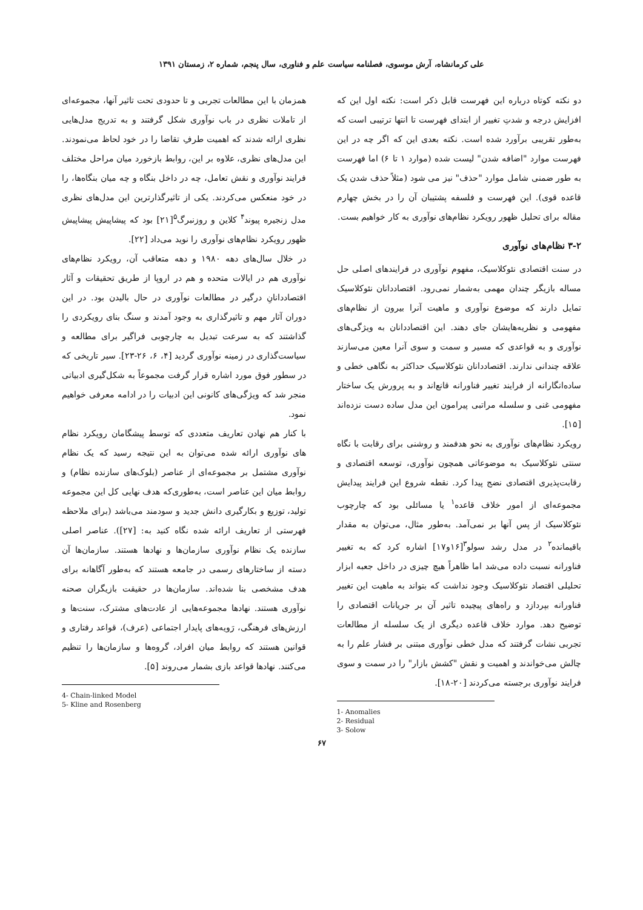علی کرمانشاه، آرش موسوی، فصلنامه سیاست علم و فناوری، سال پنجم، شماره ۲، زمستان ۱۳۹۱
دو نکته کوتاه درباره این فهرست قابل ذکر است: نکته اول این که افزایش درجه و شدتِ تغییر از ابتدای فهرست تا انتها ترتیبی است که به‌طور تقریبی برآورد شده است. نکته بعدی این که اگر چه در این فهرست موارد "اضافه شدن" لیست شده (موارد ۱ تا ۶) اما فهرست به طور ضمنی شامل موارد "حذف" نیز می شود (مثلاً حذف شدن یک قاعده قوی). این فهرست و فلسفه پشتیبان آن را در بخش چهارم مقاله برای تحلیل ظهور رویکرد نظام‌های نوآوری به کار خواهیم بست.
۳-۲ نظام‌های نوآوری
در سنت اقتصادی نئوکلاسیک، مفهوم نوآوری در فرایندهای اصلی حل مساله بازیگر چندان مهمی به‌شمار نمی‌رود. اقتصاددانان نئوکلاسیک تمایل دارند که موضوع نوآوری و ماهیت آنرا بیرون از نظام‌های مفهومی و نظریه‌هایشان جای دهند. این اقتصاددانان به ویژگی‌های نوآوری و به قواعدی که مسیر و سمت و سوی آنرا معین می‌سازند علاقه چندانی ندارند. اقتصاددانان نئوکلاسیک حداکثر به نگاهی خطی و ساده‌انگارانه از فرایند تغییر فناورانه قانع‌اند و به پرورش یک ساختار مفهومی غنی و سلسله مراتبی پیرامون این مدل ساده دست نزده‌اند [۱۵].
رویکرد نظام‌های نوآوری به نحو هدفمند و روشنی برای رقابت با نگاه سنتی نئوکلاسیک به موضوعاتی همچون نوآوری، توسعه اقتصادی و رقابت‌پذیری اقتصادی نضج پیدا کرد. نقطه شروع این فرایند پیدایش مجموعه‌ای از امور خلاف قاعده<sup>۱</sup> یا مسائلی بود که چارچوب نئوکلاسیک از پس آنها بر نمی‌آمد. به‌طور مثال، می‌توان به مقدار باقیمانده<sup>۲</sup> در مدل رشد سولو<sup>۳</sup>[۱۶و۱۷] اشاره کرد که به تغییر فناورانه نسبت داده می‌شد اما ظاهراً هیچ چیزی در داخل جعبه ابزار تحلیلی اقتصاد نئوکلاسیک وجود نداشت که بتواند به ماهیت این تغییر فناورانه بپردازد و راه‌های پیچیده تاثیر آن بر جریانات اقتصادی را توضیح دهد. موارد خلاف قاعده دیگری از یک سلسله از مطالعات تجربی نشات گرفتند که مدل خطی نوآوری مبتنی بر فشار علم را به چالش می‌خواندند و اهمیت و نقش "کشش بازار" را در سمت و سوی فرایند نوآوری برجسته می‌کردند [۲۰-۱۸].
1- Anomalies
2- Residual
3- Solow
همزمان با این مطالعات تجربی و تا حدودی تحت تاثیر آنها، مجموعه‌ای از تاملات نظری در باب نوآوری شکل گرفتند و به تدریج مدل‌هایی نظری ارائه شدند که اهمیت طرفِ تقاضا را در خود لحاظ می‌نمودند. این مدل‌های نظری، علاوه بر این، روابط بازخورد میان مراحل مختلف فرایند نوآوری و نقش تعامل، چه در داخل بنگاه و چه میان بنگاه‌ها، را در خود منعکس می‌کردند. یکی از تاثیرگذارترین این مدل‌های نظری مدل زنجیره پیوند<sup>۴</sup> کلاین و روزنبرگ<sup>۵</sup>[۲۱] بود که پیشاپیش پیشاپیش ظهور رویکرد نظام‌های نوآوری را نوید می‌داد [۲۲].
در خلال سال‌های دهه ۱۹۸۰ و دهه متعاقب آن، رویکرد نظام‌های نوآوری هم در ایالات متحده و هم در اروپا از طریق تحقیقات و آثار اقتصاددانانِ درگیر در مطالعات نوآوری در حال بالیدن بود. در این دوران آثار مهم و تاثیرگذاری به وجود آمدند و سنگ بنای رویکردی را گذاشتند که به سرعت تبدیل به چارچوبی فراگیر برای مطالعه و سیاست‌گذاری در زمینه نوآوری گردید [۴، ۶، ۲۶-۲۳]. سیر تاریخی که در سطور فوق مورد اشاره قرار گرفت مجموعاً به شکل‌گیری ادبیاتی منجر شد که ویژگی‌های کانونی این ادبیات را در ادامه معرفی خواهیم نمود.
با کنار هم نهادن تعاریف متعددی که توسط پیشگامان رویکرد نظام های نوآوری ارائه شده می‌توان به این نتیجه رسید که یک نظام نوآوری مشتمل بر مجموعه‌ای از عناصر (بلوک‌های سازنده نظام) و روابط میان این عناصر است، به‌طوری‌که هدف نهایی کل این مجموعه تولید، توزیع و بکارگیری دانش جدید و سودمند می‌باشد (برای ملاحظه فهرستی از تعاریف ارائه شده نگاه کنید به: [۲۷]). عناصر اصلی سازنده یک نظام نوآوری سازمان‌ها و نهادها هستند. سازمان‌ها آن دسته از ساختارهای رسمی در جامعه هستند که به‌طور آگاهانه برای هدف مشخصی بنا شده‌اند. سازمان‌ها در حقیقت بازیگران صحنه نوآوری هستند. نهادها مجموعه‌هایی از عادت‌های مشترک، سنت‌ها و ارزش‌های فرهنگی، رَویه‌های پایدار اجتماعی (عرف)، قواعد رفتاری و قوانین هستند که روابط میان افراد، گروه‌ها و سازمان‌ها را تنظیم می‌کنند. نهادها قواعد بازی بشمار می‌روند [۵].
4- Chain-linked Model
5- Kline and Rosenberg
۶۷